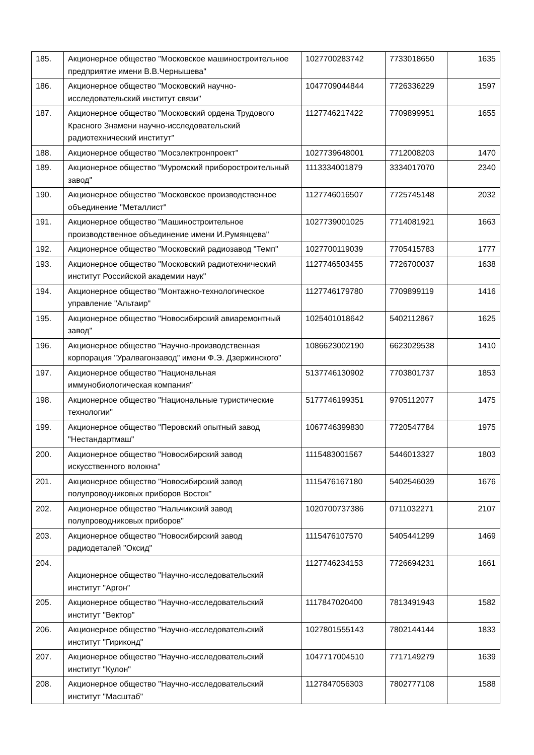| 185. | Акционерное общество "Московское машиностроительное предприятие имени В.В.Чернышева" | 1027700283742 | 7733018650 | 1635 |
| 186. | Акционерное общество "Московский научно-исследовательский институт связи" | 1047709044844 | 7726336229 | 1597 |
| 187. | Акционерное общество "Московский ордена Трудового Красного Знамени научно-исследовательский радиотехнический институт" | 1127746217422 | 7709899951 | 1655 |
| 188. | Акционерное общество "Мосэлектронпроект" | 1027739648001 | 7712008203 | 1470 |
| 189. | Акционерное общество "Муромский приборостроительный завод" | 1113334001879 | 3334017070 | 2340 |
| 190. | Акционерное общество "Московское производственное объединение "Металлист" | 1127746016507 | 7725745148 | 2032 |
| 191. | Акционерное общество "Машиностроительное производственное объединение имени И.Румянцева" | 1027739001025 | 7714081921 | 1663 |
| 192. | Акционерное общество "Московский радиозавод "Темп" | 1027700119039 | 7705415783 | 1777 |
| 193. | Акционерное общество "Московский радиотехнический институт Российской академии наук" | 1127746503455 | 7726700037 | 1638 |
| 194. | Акционерное общество "Монтажно-технологическое управление "Альтаир" | 1127746179780 | 7709899119 | 1416 |
| 195. | Акционерное общество "Новосибирский авиаремонтный завод" | 1025401018642 | 5402112867 | 1625 |
| 196. | Акционерное общество "Научно-производственная корпорация "Уралвагонзавод" имени Ф.Э. Дзержинского" | 1086623002190 | 6623029538 | 1410 |
| 197. | Акционерное общество "Национальная иммунобиологическая компания" | 5137746130902 | 7703801737 | 1853 |
| 198. | Акционерное общество "Национальные туристические технологии" | 5177746199351 | 9705112077 | 1475 |
| 199. | Акционерное общество "Перовский опытный завод "Нестандартмаш" | 1067746399830 | 7720547784 | 1975 |
| 200. | Акционерное общество "Новосибирский завод искусственного волокна" | 1115483001567 | 5446013327 | 1803 |
| 201. | Акционерное общество "Новосибирский завод полупроводниковых приборов Восток" | 1115476167180 | 5402546039 | 1676 |
| 202. | Акционерное общество "Нальчикский завод полупроводниковых приборов" | 1020700737386 | 0711032271 | 2107 |
| 203. | Акционерное общество "Новосибирский завод радиодеталей "Оксид" | 1115476107570 | 5405441299 | 1469 |
| 204. | Акционерное общество "Научно-исследовательский институт "Аргон" | 1127746234153 | 7726694231 | 1661 |
| 205. | Акционерное общество "Научно-исследовательский институт "Вектор" | 1117847020400 | 7813491943 | 1582 |
| 206. | Акционерное общество "Научно-исследовательский институт "Гириконд" | 1027801555143 | 7802144144 | 1833 |
| 207. | Акционерное общество "Научно-исследовательский институт "Кулон" | 1047717004510 | 7717149279 | 1639 |
| 208. | Акционерное общество "Научно-исследовательский институт "Масштаб" | 1127847056303 | 7802777108 | 1588 |